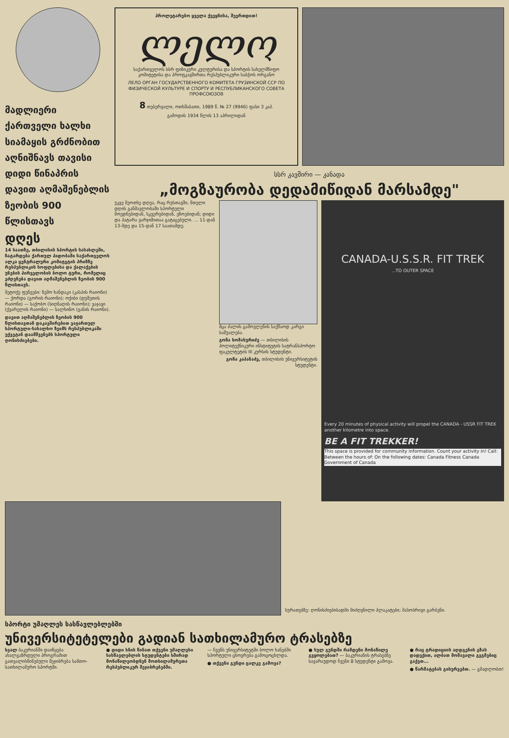მადლიერი ქართველი ხალხი სიამაყის გრძნობით აღნიშნავს თავისი დიდი წინაპრის დავით აღმაშენებლის ზეობის 900 წლისთავს
დღეს
14 საათზე, თბილისის სპორტის სასახლეში, ჩატარდება ქართულ პიდობაში საქართველოს ალკა ცენტრალური კომიტეტის პრიზზე რესპუბლიკის სოფლებისა და ქალაქების უნების პირველობის ბოლო ტური, რომელიც ეძღვნება დავით აღმაშენებლის ზეობის 900 წლისთავს.
მეტოქე ფუნეები: ზემო ხანდაკი (კასპის რაიონი) — ქორდა (გორის რაიონი); ოქიბი (დუშეთის რაიონი) — საქობო (სიღნაღის რაიონი); ვაჯავი (ქვარელის რაიონი) — სალხინო (ვანის რაიონი).
დავით აღმაშენებლის ზეობის 900 წლისთავთან დაკავშირებით ვაჟართულ სპორტული-სახალხო ზეიმს რესპუბლიკაში უქვეტან დაამშვენებს სპორტული ღონისძიებები.
პროლეტარებო ყველა ქვეყნისა, შეერთდით!
ლელო
საქართველოს სსრ ფიზიკური კულტურისა და სპორტის სახელმწიფო კომიტეტისა და პროფკავშირთა რესპუბლიკური საბჭოს ორგანო
ЛЕЛО ОРГАН ГОСУДАРСТВЕННОГО КОМИТЕТА ГРУЗИНСКОЙ ССР ПО ФИЗИЧЕСКОЙ КУЛЬТУРЕ И СПОРТУ И РЕСПУБЛИКАНСКОГО СОВЕТА ПРОФСОЮЗОВ
8 თებერვალი, ოთხშაბათი, 1989 წ. № 27 (9946) ფასი 3 კაპ.
გამოდის 1934 წლის 13 აპრილიდან
სსრ კავშირი — კანადა
„მოგზაურობა დედამიწიდან მარსამდე"
უკვე მეოთხე დღეა, რაც რუსთავში, მთელი დღის განმავლობაში სპორტული მოედნებიდან, სკვერებიდან, ეზოებიდან; დიდი და პატარა ვარჯიშითაა გატაცებული. ... 11-დან 13-მდე და 15-დან 17 საათამდე.
მცა ძალის გამოვლენის საქმაოდ კარგი საშუალება.
გოჩა ხომასურიძე — თბილისის პოლიტექნიკური ინსტიტუტის სატრანსპორტო ფაკულტეტის III კურსის სტუდენტი.
გოჩა კაპანაძე, თბილისის უნივერსიტეტის სტუდენტი.
CANADA-U.S.S.R. FIT TREK
...TO OUTER SPACE
Every 20 minutes of physical activity will propel the CANADA - USSR FIT TREK another kilometre into space.
BE A FIT TREKKER!
This space is provided for community information. Count your activity in! Call: Between the hours of: On the following dates: Canada Fitness Canada Government of Canada
სურათებზე: ღონისძიებისადმი მიძღვნილი პლაკატები; მასობრივი გარბენი.
სპორტი უმაღლეს სასწავლებლებში
უნივერსიტეტელები გადიან სათხილამურო ტრასებზე
ხვალ ბაკურიანში დაიწყება ახალგაზრდული პროგრამით გათვალისწინებული შეჯიბრება სამთო-სათხილამურო სპორტში.
● დიდი ხნის წინათ თქვენი უმაღლესი სასწავლებლის სტუდენტები ხშირად მონაწილეობდნენ მოთხილამურეთა რესპუბლიკურ შეჯიბრებებში.
— ჩვენს უნივერსიტეტში ბოლო ხანებში სპორტული ცხოვრება გამოცოცხლდა.
● თქვენი გუნდი ცალკე გამოვა?
● სულ გუნდში რამდენი მონაწილე გვყოლებათ? — ბაკურიანის ტრასებზე სავარაუდოდ ჩვენი 8 სტუდენტი გამოვა.
● რაც ტრადიციის აღდგენის გზას დადექით, ალბათ მომავალი გეგმებიც გაქვთ...
● წარმატებას გისურვებთ. — გმადლობთ!